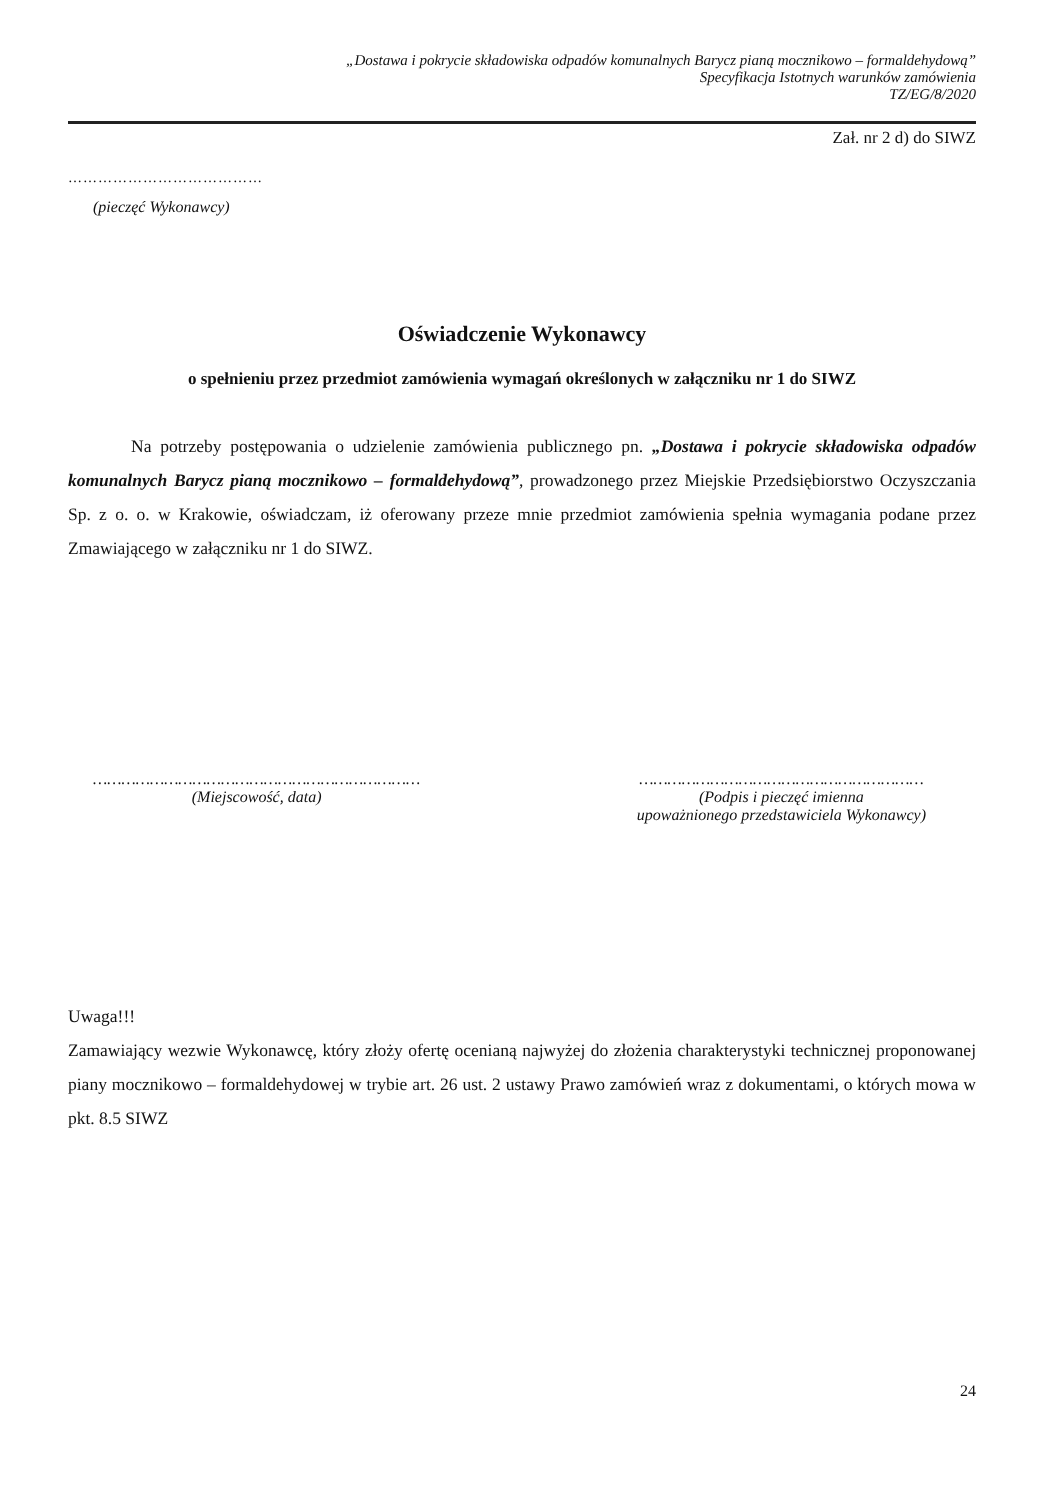„Dostawa i pokrycie składowiska odpadów komunalnych Barycz pianą mocznikowo – formaldehydową”
Specyfikacja Istotnych warunków zamówienia
TZ/EG/8/2020
Zał. nr 2 d) do SIWZ
…………………………………
(pieczęć Wykonawcy)
Oświadczenie Wykonawcy
o spełnieniu przez przedmiot zamówienia wymagań określonych w załączniku nr 1 do SIWZ
Na potrzeby postępowania o udzielenie zamówienia publicznego pn. „Dostawa i pokrycie składowiska odpadów komunalnych Barycz pianą mocznikowo – formaldehydową”, prowadzonego przez Miejskie Przedsiębiorstwo Oczyszczania Sp. z o. o. w Krakowie, oświadczam, iż oferowany przeze mnie przedmiot zamówienia spełnia wymagania podane przez Zmawiającego w załączniku nr 1 do SIWZ.
……………………………………………………………
(Miejscowość, data)
……………………………………………………
(Podpis i pieczęć imienna
upoważnionego przedstawiciela Wykonawcy)
Uwaga!!!
Zamawiający wezwie Wykonawcę, który złoży ofertę ocenianą najwyżej do złożenia charakterystyki technicznej proponowanej piany mocznikowo – formaldehydowej w trybie art. 26 ust. 2 ustawy Prawo zamówień wraz z dokumentami, o których mowa w pkt. 8.5 SIWZ
24